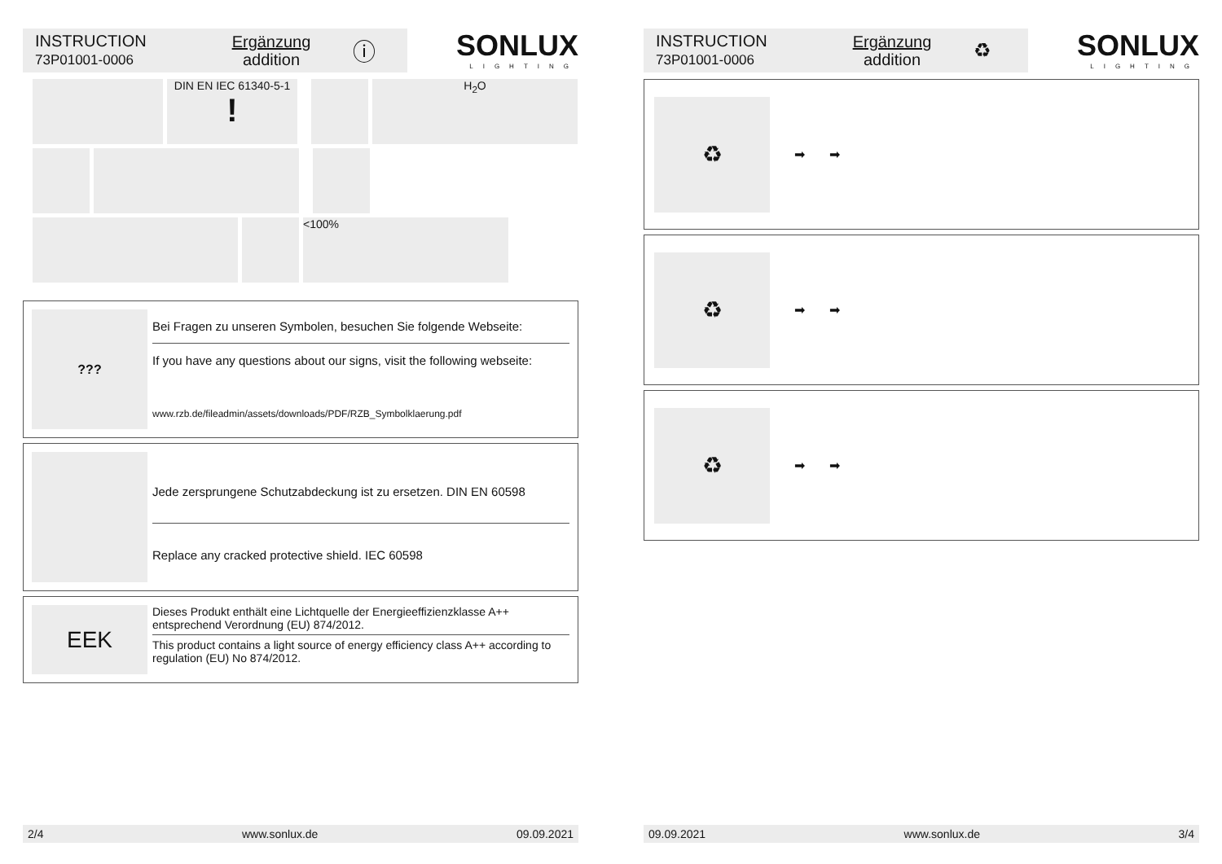INSTRUCTION
73P01001-0006
Ergänzung
addition
ⓘ
SONLUX
LIGHTING
DIN EN IEC 61340-5-1
!
H<sub>2</sub>O
<100%
???
Bei Fragen zu unseren Symbolen, besuchen Sie folgende Webseite:
If you have any questions about our signs, visit the following webseite:
www.rzb.de/fileadmin/assets/downloads/PDF/RZB_Symbolklaerung.pdf
Jede zersprungene Schutzabdeckung ist zu ersetzen. DIN EN 60598
Replace any cracked protective shield. IEC 60598
EEK
Dieses Produkt enthält eine Lichtquelle der Energieeffizienzklasse A++ entsprechend Verordnung (EU) 874/2012.
This product contains a light source of energy efficiency class A++ according to regulation (EU) No 874/2012.
2/4 www.sonlux.de 09.09.2021
INSTRUCTION
73P01001-0006
Ergänzung
addition
♻
SONLUX
LIGHTING
♻
➡ ➡
♻
➡ ➡
♻
➡ ➡
09.09.2021 www.sonlux.de 3/4